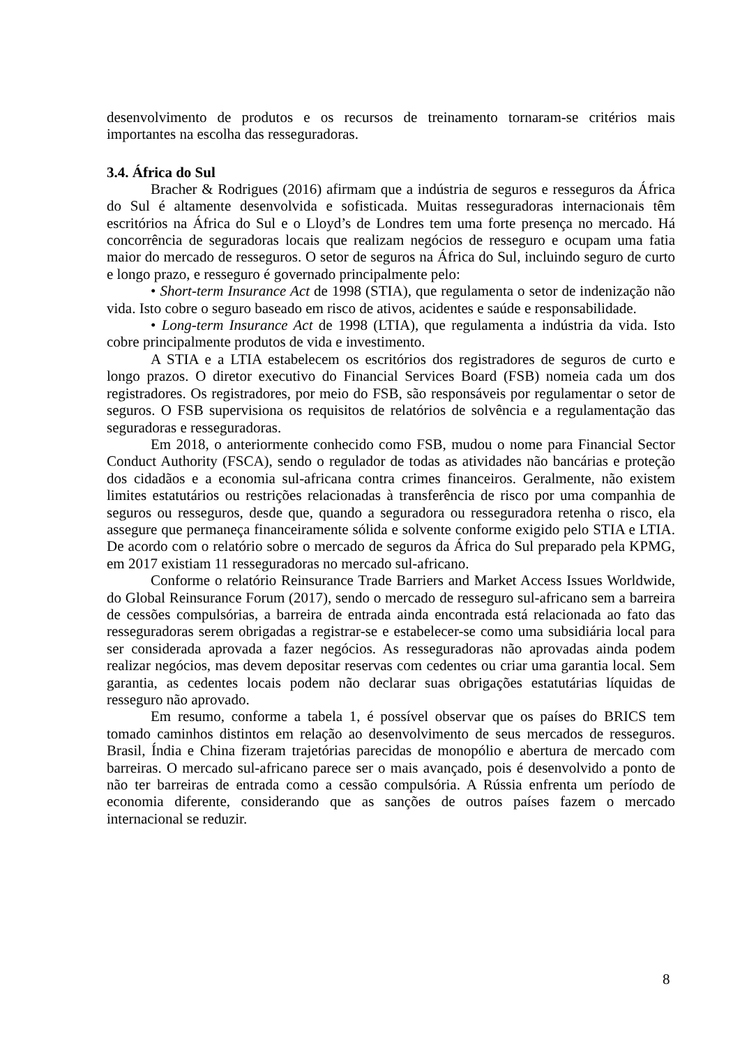desenvolvimento de produtos e os recursos de treinamento tornaram-se critérios mais importantes na escolha das resseguradoras.
3.4. África do Sul
Bracher & Rodrigues (2016) afirmam que a indústria de seguros e resseguros da África do Sul é altamente desenvolvida e sofisticada. Muitas resseguradoras internacionais têm escritórios na África do Sul e o Lloyd’s de Londres tem uma forte presença no mercado. Há concorrência de seguradoras locais que realizam negócios de resseguro e ocupam uma fatia maior do mercado de resseguros. O setor de seguros na África do Sul, incluindo seguro de curto e longo prazo, e resseguro é governado principalmente pelo:
• Short-term Insurance Act de 1998 (STIA), que regulamenta o setor de indenização não vida. Isto cobre o seguro baseado em risco de ativos, acidentes e saúde e responsabilidade.
• Long-term Insurance Act de 1998 (LTIA), que regulamenta a indústria da vida. Isto cobre principalmente produtos de vida e investimento.
A STIA e a LTIA estabelecem os escritórios dos registradores de seguros de curto e longo prazos. O diretor executivo do Financial Services Board (FSB) nomeia cada um dos registradores. Os registradores, por meio do FSB, são responsáveis por regulamentar o setor de seguros. O FSB supervisiona os requisitos de relatórios de solvência e a regulamentação das seguradoras e resseguradoras.
Em 2018, o anteriormente conhecido como FSB, mudou o nome para Financial Sector Conduct Authority (FSCA), sendo o regulador de todas as atividades não bancárias e proteção dos cidadãos e a economia sul-africana contra crimes financeiros. Geralmente, não existem limites estatutários ou restrições relacionadas à transferência de risco por uma companhia de seguros ou resseguros, desde que, quando a seguradora ou resseguradora retenha o risco, ela assegure que permaneça financeiramente sólida e solvente conforme exigido pelo STIA e LTIA. De acordo com o relatório sobre o mercado de seguros da África do Sul preparado pela KPMG, em 2017 existiam 11 resseguradoras no mercado sul-africano.
Conforme o relatório Reinsurance Trade Barriers and Market Access Issues Worldwide, do Global Reinsurance Forum (2017), sendo o mercado de resseguro sul-africano sem a barreira de cessões compulsórias, a barreira de entrada ainda encontrada está relacionada ao fato das resseguradoras serem obrigadas a registrar-se e estabelecer-se como uma subsidiária local para ser considerada aprovada a fazer negócios. As resseguradoras não aprovadas ainda podem realizar negócios, mas devem depositar reservas com cedentes ou criar uma garantia local. Sem garantia, as cedentes locais podem não declarar suas obrigações estatutárias líquidas de resseguro não aprovado.
Em resumo, conforme a tabela 1, é possível observar que os países do BRICS tem tomado caminhos distintos em relação ao desenvolvimento de seus mercados de resseguros. Brasil, Índia e China fizeram trajetórias parecidas de monopólio e abertura de mercado com barreiras. O mercado sul-africano parece ser o mais avançado, pois é desenvolvido a ponto de não ter barreiras de entrada como a cessão compulsória. A Rússia enfrenta um período de economia diferente, considerando que as sanções de outros países fazem o mercado internacional se reduzir.
8